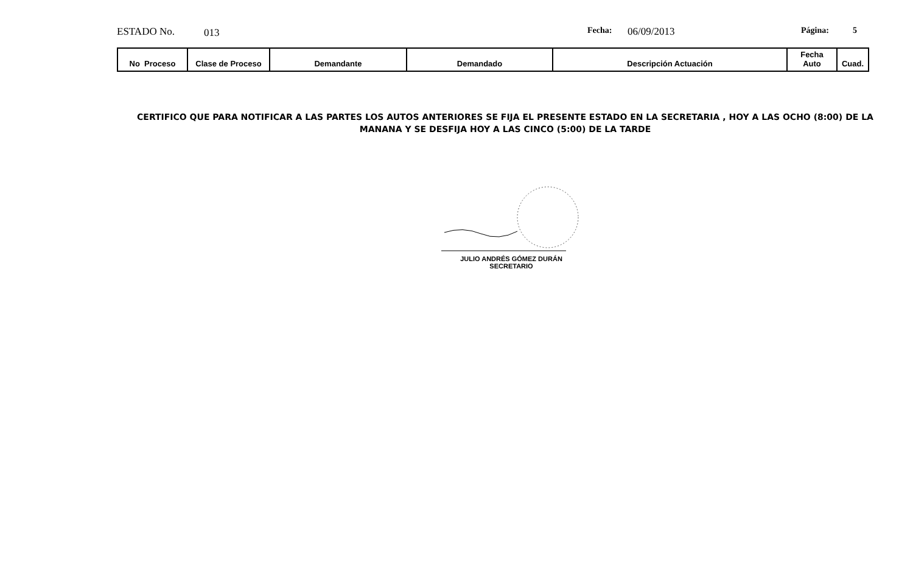ESTADO No. 013
Fecha:
06/09/2013
Página: 5
| No Proceso | Clase de Proceso | Demandante | Demandado | Descripción Actuación | Fecha Auto | Cuad. |
| --- | --- | --- | --- | --- | --- | --- |
CERTIFICO QUE PARA NOTIFICAR A LAS PARTES LOS AUTOS ANTERIORES SE FIJA EL PRESENTE ESTADO EN LA SECRETARIA , HOY A LAS OCHO (8:00) DE LA MANANA Y SE DESFIJA HOY A LAS CINCO (5:00) DE LA TARDE
JULIO ANDRÉS GÓMEZ DURÁN
SECRETARIO